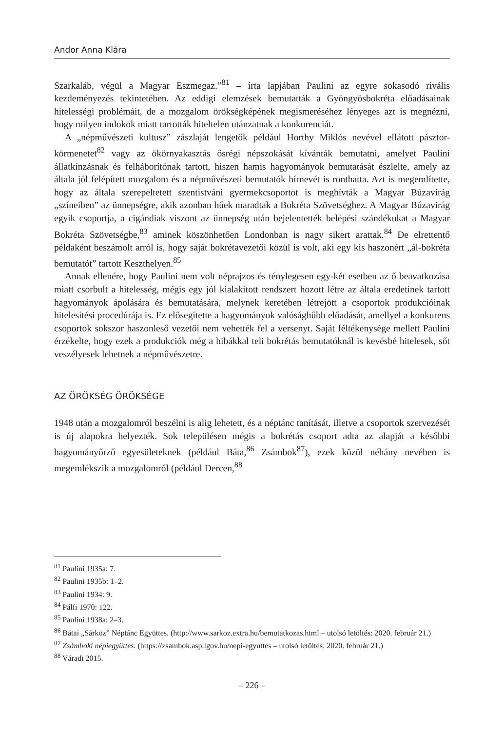Andor Anna Klára
Szarkaláb, végül a Magyar Eszmegaz.”<sup>81</sup> – írta lapjában Paulini az egyre sokasodó rivális kezdeményezés tekintetében. Az eddigi elemzések bemutatták a Gyöngyösbokréta előadásainak hitelességi problémáit, de a mozgalom örökségképének megismeréséhez lényeges azt is megnézni, hogy milyen indokok miatt tartották hiteltelen utánzatnak a konkurenciát.
A „népművészeti kultusz” zászlaját lengetők például Horthy Miklós nevével ellátott pásztor-körmenetet<sup>82</sup> vagy az ökörnyakasztás ősrégi népszokását kívánták bemutatni, amelyet Paulini állatkínzásnak és felháborítónak tartott, hiszen hamis hagyományok bemutatását észlelte, amely az általa jól felépített mozgalom és a népművészeti bemutatók hírnevét is ronthatta. Azt is megemlítette, hogy az általa szerepeltetett szentistváni gyermekcsoportot is meghívták a Magyar Búzavirág „színeiben” az ünnepségre, akik azonban hűek maradtak a Bokréta Szövetséghez. A Magyar Búzavirág egyik csoportja, a cigándiak viszont az ünnepség után bejelentették belépési szándékukat a Magyar Bokréta Szövetségbe,<sup>83</sup> aminek köszönhetően Londonban is nagy sikert arattak.<sup>84</sup> De elrettentő példaként beszámolt arról is, hogy saját bokrétavezetői közül is volt, aki egy kis haszonért „ál-bokréta bemutatót” tartott Keszthelyen.<sup>85</sup>
Annak ellenére, hogy Paulini nem volt néprajzos és ténylegesen egy-két esetben az ő beavatkozása miatt csorbult a hitelesség, mégis egy jól kialakított rendszert hozott létre az általa eredetinek tartott hagyományok ápolására és bemutatására, melynek keretében létrejött a csoportok produkcióinak hitelesítési procedúrája is. Ez elősegítette a hagyományok valósághűbb előadását, amellyel a konkurens csoportok sokszor haszonleső vezetői nem vehették fel a versenyt. Saját féltékenysége mellett Paulini érzékelte, hogy ezek a produkciók még a hibákkal teli bokrétás bemutatóknál is kevésbé hitelesek, sőt veszélyesek lehetnek a népművészetre.
AZ ÖRÖKSÉG ÖRÖKSÉGE
1948 után a mozgalomról beszélni is alig lehetett, és a néptánc tanítását, illetve a csoportok szervezését is új alapokra helyezték. Sok településen mégis a bokrétás csoport adta az alapját a későbbi hagyományőrző egyesületeknek (például Báta,<sup>86</sup> Zsámbok<sup>87</sup>), ezek közül néhány nevében is megemlékszik a mozgalomról (például Dercen,<sup>88</sup>
<sup>81</sup> Paulini 1935a: 7.
<sup>82</sup> Paulini 1935b: 1–2.
<sup>83</sup> Paulini 1934: 9.
<sup>84</sup> Pálfi 1970: 122.
<sup>85</sup> Paulini 1938a: 2–3.
<sup>86</sup> Bátai „Sárköz” Néptánc Együttes. (http://www.sarkoz.extra.hu/bemutatkozas.html – utolsó letöltés: 2020. február 21.)
<sup>87</sup> Zsámboki népiegyüttes. (https://zsambok.asp.lgov.hu/nepi-egyuttes – utolsó letöltés: 2020. február 21.)
<sup>88</sup> Váradi 2015.
– 226 –